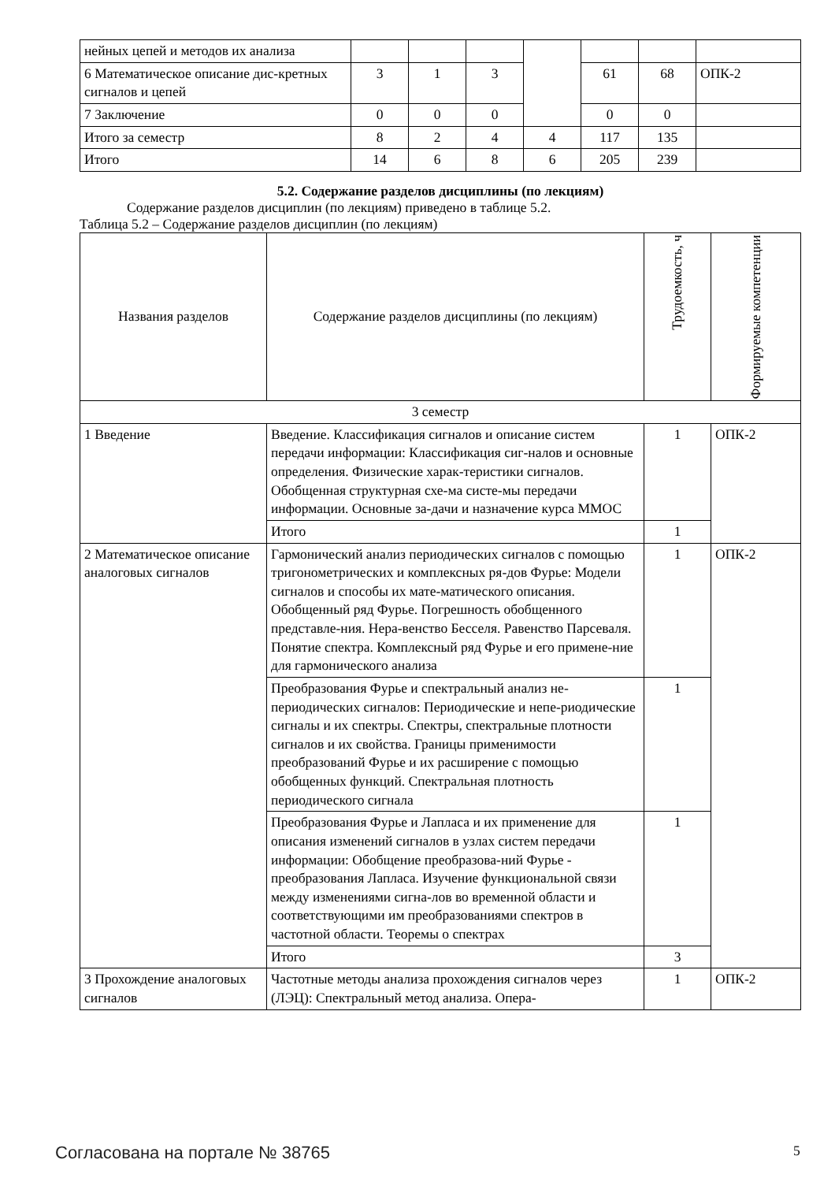| нейных цепей и методов их анализа | | | | | | | |
| 6 Математическое описание дис-кретных сигналов и цепей | 3 | 1 | 3 | | 61 | 68 | ОПК-2 |
| 7 Заключение | 0 | 0 | 0 | | 0 | 0 | |
| Итого за семестр | 8 | 2 | 4 | 4 | 117 | 135 | |
| Итого | 14 | 6 | 8 | 6 | 205 | 239 | |
5.2. Содержание разделов дисциплины (по лекциям)
Содержание разделов дисциплин (по лекциям) приведено в таблице 5.2.
Таблица 5.2 – Содержание разделов дисциплин (по лекциям)
| Названия разделов | Содержание разделов дисциплины (по лекциям) | Трудоемкость, ч | Формируемые компетенции |
| --- | --- | --- | --- |
| 3 семестр | | | |
| 1 Введение | Введение. Классификация сигналов и описание систем передачи информации: Классификация сиг-налов и основные определения. Физические харак-теристики сигналов. Обобщенная структурная схе-ма систе-мы передачи информации. Основные за-дачи и назначение курса ММОС | 1 | ОПК-2 |
| | Итого | 1 | |
| 2 Математическое описание аналоговых сигналов | Гармонический анализ периодических сигналов с помощью тригонометрических и комплексных ря-дов Фурье: Модели сигналов и способы их мате-матического описания. Обобщенный ряд Фурье. Погрешность обобщенного представле-ния. Нера-венство Бесселя. Равенство Парсеваля. Понятие спектра. Комплексный ряд Фурье и его примене-ние для гармонического анализа | 1 | ОПК-2 |
| | Преобразования Фурье и спектральный анализ не-периодических сигналов: Периодические и непе-риодические сигналы и их спектры. Спектры, спектральные плотности сигналов и их свойства. Границы применимости преобразований Фурье и их расширение с помощью обобщенных функций. Спектральная плотность периодического сигнала | 1 | |
| | Преобразования Фурье и Лапласа и их применение для описания изменений сигналов в узлах систем передачи информации: Обобщение преобразова-ний Фурье - преобразования Лапласа. Изучение функциональной связи между изменениями сигна-лов во временной области и соответствующими им преобразованиями спектров в частотной области. Теоремы о спектрах | 1 | |
| | Итого | 3 | |
| 3 Прохождение аналоговых сигналов | Частотные методы анализа прохождения сигналов через (ЛЭЦ): Спектральный метод анализа. Опера- | 1 | ОПК-2 |
Согласована на портале № 38765 5